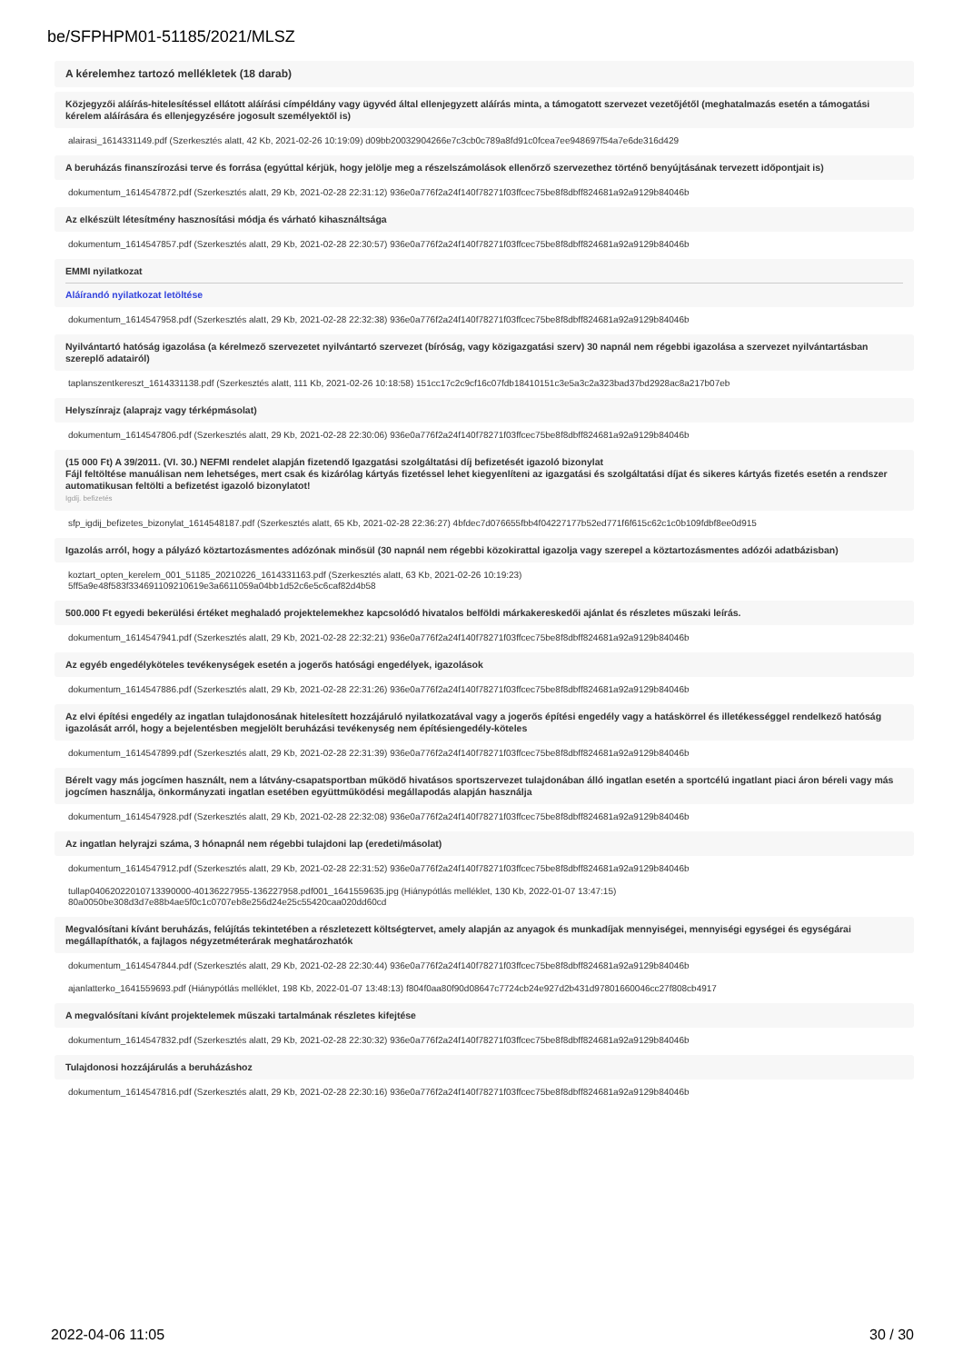be/SFPHPM01-51185/2021/MLSZ
A kérelemhez tartozó mellékletek (18 darab)
Közjegyzői aláírás-hitelesítéssel ellátott aláírási címpéldány vagy ügyvéd által ellenjegyzett aláírás minta, a támogatott szervezet vezetőjétől (meghatalmazás esetén a támogatási kérelem aláírására és ellenjegyzésére jogosult személyektől is)
alairasi_1614331149.pdf (Szerkesztés alatt, 42 Kb, 2021-02-26 10:19:09) d09bb20032904266e7c3cb0c789a8fd91c0fcea7ee948697f54a7e6de316d429
A beruházás finanszírozási terve és forrása (egyúttal kérjük, hogy jelölje meg a részelszámolások ellenőrző szervezethez történő benyújtásának tervezett időpontjait is)
dokumentum_1614547872.pdf (Szerkesztés alatt, 29 Kb, 2021-02-28 22:31:12) 936e0a776f2a24f140f78271f03ffcec75be8f8dbff824681a92a9129b84046b
Az elkészült létesítmény hasznosítási módja és várható kihasználtsága
dokumentum_1614547857.pdf (Szerkesztés alatt, 29 Kb, 2021-02-28 22:30:57) 936e0a776f2a24f140f78271f03ffcec75be8f8dbff824681a92a9129b84046b
EMMI nyilatkozat
Aláírandó nyilatkozat letöltése
dokumentum_1614547958.pdf (Szerkesztés alatt, 29 Kb, 2021-02-28 22:32:38) 936e0a776f2a24f140f78271f03ffcec75be8f8dbff824681a92a9129b84046b
Nyilvántartó hatóság igazolása (a kérelmező szervezetet nyilvántartó szervezet (bíróság, vagy közigazgatási szerv) 30 napnál nem régebbi igazolása a szervezet nyilvántartásban szereplő adatairól)
taplanszentkereszt_1614331138.pdf (Szerkesztés alatt, 111 Kb, 2021-02-26 10:18:58) 151cc17c2c9cf16c07fdb18410151c3e5a3c2a323bad37bd2928ac8a217b07eb
Helyszínrajz (alaprajz vagy térképmásolat)
dokumentum_1614547806.pdf (Szerkesztés alatt, 29 Kb, 2021-02-28 22:30:06) 936e0a776f2a24f140f78271f03ffcec75be8f8dbff824681a92a9129b84046b
(15 000 Ft) A 39/2011. (VI. 30.) NEFMI rendelet alapján fizetendő Igazgatási szolgáltatási díj befizetését igazoló bizonylat
Fájl feltöltése manuálisan nem lehetséges, mert csak és kizárólag kártyás fizetéssel lehet kiegyenlíteni az igazgatási és szolgáltatási díjat és sikeres kártyás fizetés esetén a rendszer automatikusan feltölti a befizetést igazoló bizonylatot!
Igdíj. befizetés
sfp_igdij_befizetes_bizonylat_1614548187.pdf (Szerkesztés alatt, 65 Kb, 2021-02-28 22:36:27) 4bfdec7d076655fbb4f04227177b52ed771f6f615c62c1c0b109fdbf8ee0d915
Igazolás arról, hogy a pályázó köztartozásmentes adózónak minősül (30 napnál nem régebbi közokirattal igazolja vagy szerepel a köztartozásmentes adózói adatbázisban)
koztart_opten_kerelem_001_51185_20210226_1614331163.pdf (Szerkesztés alatt, 63 Kb, 2021-02-26 10:19:23)
5ff5a9e48f583f334691109210619e3a6611059a04bb1d52c6e5c6caf82d4b58
500.000 Ft egyedi bekerülési értéket meghaladó projektelemekhez kapcsolódó hivatalos belföldi márkakereskedői ajánlat és részletes műszaki leírás.
dokumentum_1614547941.pdf (Szerkesztés alatt, 29 Kb, 2021-02-28 22:32:21) 936e0a776f2a24f140f78271f03ffcec75be8f8dbff824681a92a9129b84046b
Az egyéb engedélyköteles tevékenységek esetén a jogerős hatósági engedélyek, igazolások
dokumentum_1614547886.pdf (Szerkesztés alatt, 29 Kb, 2021-02-28 22:31:26) 936e0a776f2a24f140f78271f03ffcec75be8f8dbff824681a92a9129b84046b
Az elvi építési engedély az ingatlan tulajdonosának hitelesített hozzájáruló nyilatkozatával vagy a jogerős építési engedély vagy a hatáskörrel és illetékességgel rendelkező hatóság igazolását arról, hogy a bejelentésben megjelölt beruházási tevékenység nem építésiengedély-köteles
dokumentum_1614547899.pdf (Szerkesztés alatt, 29 Kb, 2021-02-28 22:31:39) 936e0a776f2a24f140f78271f03ffcec75be8f8dbff824681a92a9129b84046b
Bérelt vagy más jogcímen használt, nem a látvány-csapatsportban működő hivatásos sportszervezet tulajdonában álló ingatlan esetén a sportcélú ingatlant piaci áron béreli vagy más jogcímen használja, önkormányzati ingatlan esetében együttműködési megállapodás alapján használja
dokumentum_1614547928.pdf (Szerkesztés alatt, 29 Kb, 2021-02-28 22:32:08) 936e0a776f2a24f140f78271f03ffcec75be8f8dbff824681a92a9129b84046b
Az ingatlan helyrajzi száma, 3 hónapnál nem régebbi tulajdoni lap (eredeti/másolat)
dokumentum_1614547912.pdf (Szerkesztés alatt, 29 Kb, 2021-02-28 22:31:52) 936e0a776f2a24f140f78271f03ffcec75be8f8dbff824681a92a9129b84046b
tullap04062022010713390000-40136227955-136227958.pdf001_1641559635.jpg (Hiánypótlás melléklet, 130 Kb, 2022-01-07 13:47:15)
80a0050be308d3d7e88b4ae5f0c1c0707eb8e256d24e25c55420caa020dd60cd
Megvalósítani kívánt beruházás, felújítás tekintetében a részletezett költségtervet, amely alapján az anyagok és munkadíjak mennyiségei, mennyiségi egységei és egységárai megállapíthatók, a fajlagos négyzetméterárak meghatározhatók
dokumentum_1614547844.pdf (Szerkesztés alatt, 29 Kb, 2021-02-28 22:30:44) 936e0a776f2a24f140f78271f03ffcec75be8f8dbff824681a92a9129b84046b
ajanlatterko_1641559693.pdf (Hiánypótlás melléklet, 198 Kb, 2022-01-07 13:48:13) f804f0aa80f90d08647c7724cb24e927d2b431d97801660046cc27f808cb4917
A megvalósítani kívánt projektelemek műszaki tartalmának részletes kifejtése
dokumentum_1614547832.pdf (Szerkesztés alatt, 29 Kb, 2021-02-28 22:30:32) 936e0a776f2a24f140f78271f03ffcec75be8f8dbff824681a92a9129b84046b
Tulajdonosi hozzájárulás a beruházáshoz
dokumentum_1614547816.pdf (Szerkesztés alatt, 29 Kb, 2021-02-28 22:30:16) 936e0a776f2a24f140f78271f03ffcec75be8f8dbff824681a92a9129b84046b
2022-04-06 11:05 30 / 30